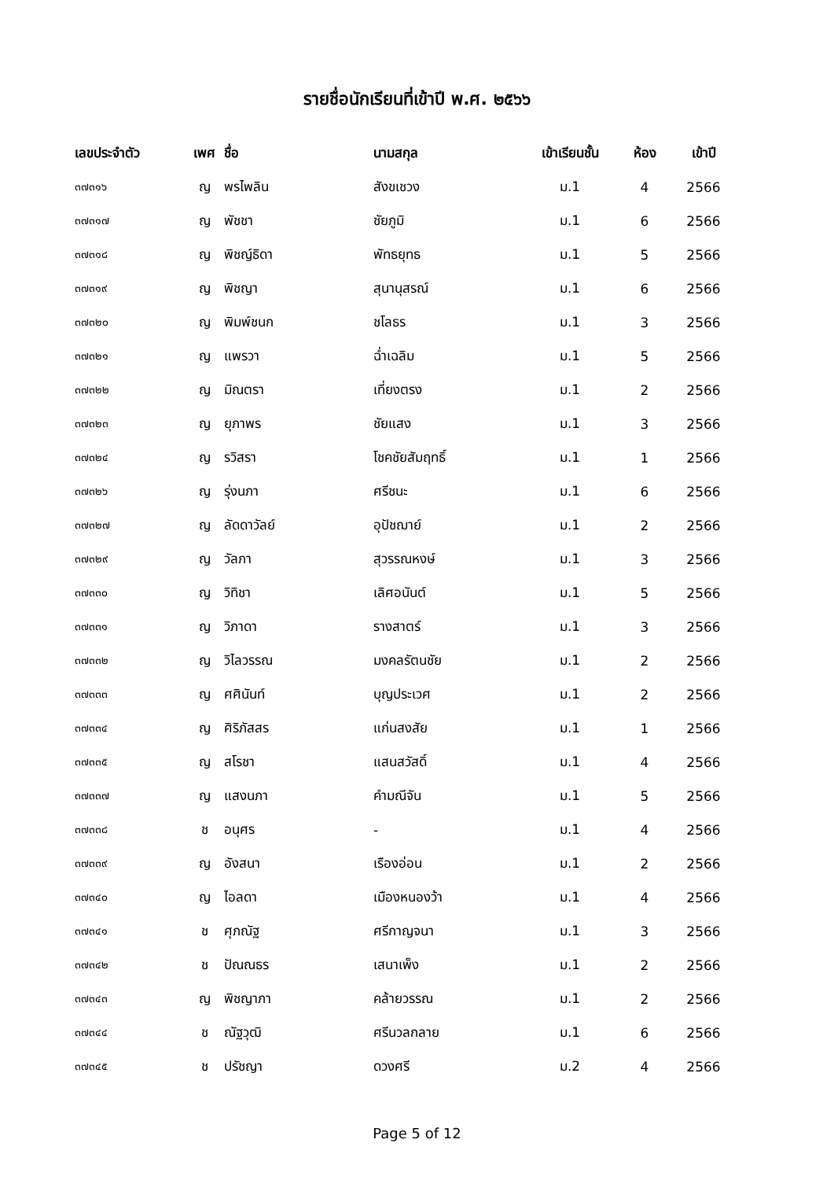รายชื่อนักเรียนที่เข้าปี พ.ศ. ๒๕๖๖
| เลขประจำตัว | เพศ | ชื่อ | นามสกุล | เข้าเรียนชั้น | ห้อง | เข้าปี |
| --- | --- | --- | --- | --- | --- | --- |
| ๓๗๓๑๖ | ญ | พรไพลิน | สังขเชวง | ม.1 | 4 | 2566 |
| ๓๗๓๑๗ | ญ | พัชชา | ชัยภูมิ | ม.1 | 6 | 2566 |
| ๓๗๓๑๘ | ญ | พิชญ์ธิดา | พัทธยุทธ | ม.1 | 5 | 2566 |
| ๓๗๓๑๙ | ญ | พิชญา | สุนานุสรณ์ | ม.1 | 6 | 2566 |
| ๓๗๓๒๐ | ญ | พิมพ์ชนก | ชโลธร | ม.1 | 3 | 2566 |
| ๓๗๓๒๑ | ญ | แพรวา | ฉ่ำเฉลิม | ม.1 | 5 | 2566 |
| ๓๗๓๒๒ | ญ | มิณตรา | เที่ยงตรง | ม.1 | 2 | 2566 |
| ๓๗๓๒๓ | ญ | ยุภาพร | ชัยแสง | ม.1 | 3 | 2566 |
| ๓๗๓๒๔ | ญ | รวิสรา | โชคชัยสัมฤทธิ์ | ม.1 | 1 | 2566 |
| ๓๗๓๒๖ | ญ | รุ่งนภา | ศรีชนะ | ม.1 | 6 | 2566 |
| ๓๗๓๒๗ | ญ | ลัดดาวัลย์ | อุปัชฌาย์ | ม.1 | 2 | 2566 |
| ๓๗๓๒๙ | ญ | วัลภา | สุวรรณหงษ์ | ม.1 | 3 | 2566 |
| ๓๗๓๓๐ | ญ | วิทิชา | เลิศอนันต์ | ม.1 | 5 | 2566 |
| ๓๗๓๓๑ | ญ | วิภาดา | รางสาตร์ | ม.1 | 3 | 2566 |
| ๓๗๓๓๒ | ญ | วิไลวรรณ | มงคลรัตนชัย | ม.1 | 2 | 2566 |
| ๓๗๓๓๓ | ญ | ศศินันท์ | บุญประเวศ | ม.1 | 2 | 2566 |
| ๓๗๓๓๔ | ญ | ศิริภัสสร | แก่นสงสัย | ม.1 | 1 | 2566 |
| ๓๗๓๓๕ | ญ | สโรชา | แสนสวัสดิ์ | ม.1 | 4 | 2566 |
| ๓๗๓๓๗ | ญ | แสงนภา | คำมณีจัน | ม.1 | 5 | 2566 |
| ๓๗๓๓๘ | ช | อนุศร | - | ม.1 | 4 | 2566 |
| ๓๗๓๓๙ | ญ | อังสนา | เรืองอ่อน | ม.1 | 2 | 2566 |
| ๓๗๓๔๐ | ญ | ไอลดา | เมืองหนองว้า | ม.1 | 4 | 2566 |
| ๓๗๓๔๑ | ช | ศุภณัฐ | ศรีกาญจนา | ม.1 | 3 | 2566 |
| ๓๗๓๔๒ | ช | ปัณณธร | เสนาเพ็ง | ม.1 | 2 | 2566 |
| ๓๗๓๔๓ | ญ | พิชญาภา | คล้ายวรรณ | ม.1 | 2 | 2566 |
| ๓๗๓๔๔ | ช | ณัฐวุฒิ | ศรีนวลกลาย | ม.1 | 6 | 2566 |
| ๓๗๓๔๕ | ช | ปรัชญา | ดวงศรี | ม.2 | 4 | 2566 |
Page 5 of 12